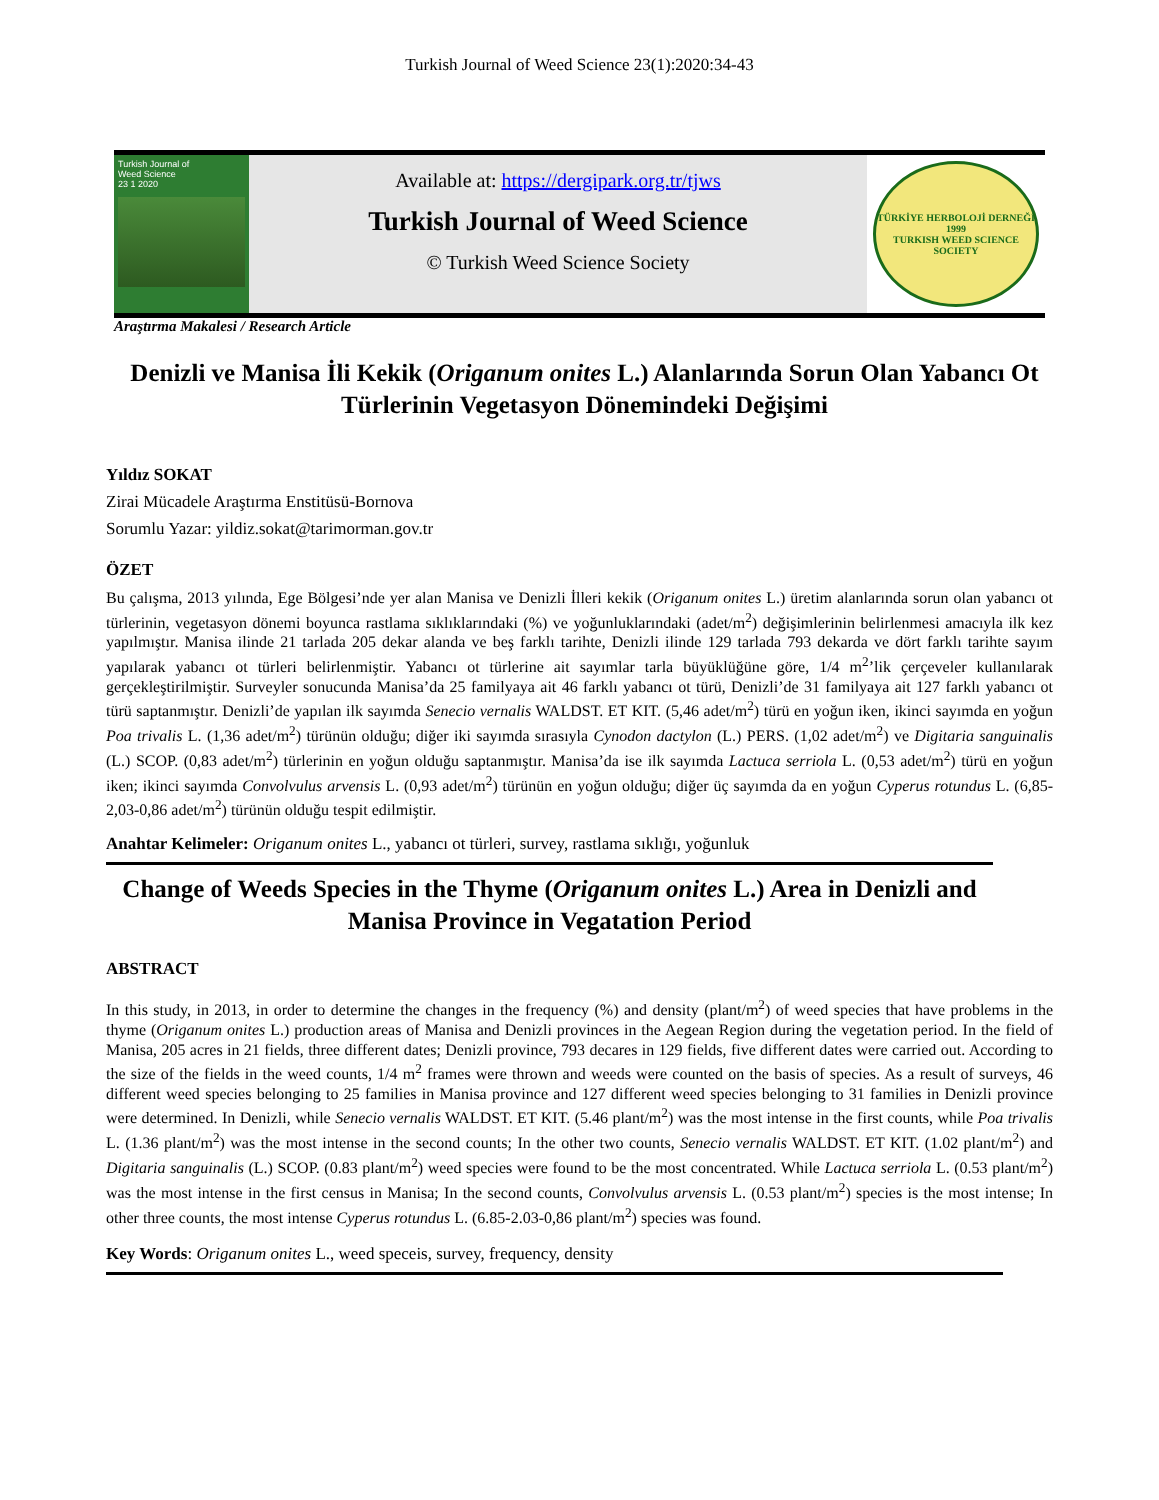Turkish Journal of Weed Science 23(1):2020:34-43
Turkish Journal of
Weed Science
23 1 2020
Available at: https://dergipark.org.tr/tjws
Turkish Journal of Weed Science
© Turkish Weed Science Society
TÜRKİYE HERBOLOJİ DERNEĞİ
1999
TURKISH WEED SCIENCE SOCIETY
Araştırma Makalesi / Research Article
Denizli ve Manisa İli Kekik (Origanum onites L.) Alanlarında Sorun Olan Yabancı Ot Türlerinin Vegetasyon Dönemindeki Değişimi
Yıldız SOKAT
Zirai Mücadele Araştırma Enstitüsü-Bornova
Sorumlu Yazar: yildiz.sokat@tarimorman.gov.tr
ÖZET
Bu çalışma, 2013 yılında, Ege Bölgesi’nde yer alan Manisa ve Denizli İlleri kekik (Origanum onites L.) üretim alanlarında sorun olan yabancı ot türlerinin, vegetasyon dönemi boyunca rastlama sıklıklarındaki (%) ve yoğunluklarındaki (adet/m<sup>2</sup>) değişimlerinin belirlenmesi amacıyla ilk kez yapılmıştır. Manisa ilinde 21 tarlada 205 dekar alanda ve beş farklı tarihte, Denizli ilinde 129 tarlada 793 dekarda ve dört farklı tarihte sayım yapılarak yabancı ot türleri belirlenmiştir. Yabancı ot türlerine ait sayımlar tarla büyüklüğüne göre, 1/4 m<sup>2</sup>’lik çerçeveler kullanılarak gerçekleştirilmiştir. Surveyler sonucunda Manisa’da 25 familyaya ait 46 farklı yabancı ot türü, Denizli’de 31 familyaya ait 127 farklı yabancı ot türü saptanmıştır. Denizli’de yapılan ilk sayımda Senecio vernalis WALDST. ET KIT. (5,46 adet/m<sup>2</sup>) türü en yoğun iken, ikinci sayımda en yoğun Poa trivalis L. (1,36 adet/m<sup>2</sup>) türünün olduğu; diğer iki sayımda sırasıyla Cynodon dactylon (L.) PERS. (1,02 adet/m<sup>2</sup>) ve Digitaria sanguinalis (L.) SCOP. (0,83 adet/m<sup>2</sup>) türlerinin en yoğun olduğu saptanmıştır. Manisa’da ise ilk sayımda Lactuca serriola L. (0,53 adet/m<sup>2</sup>) türü en yoğun iken; ikinci sayımda Convolvulus arvensis L. (0,93 adet/m<sup>2</sup>) türünün en yoğun olduğu; diğer üç sayımda da en yoğun Cyperus rotundus L. (6,85-2,03-0,86 adet/m<sup>2</sup>) türünün olduğu tespit edilmiştir.
Anahtar Kelimeler: Origanum onites L., yabancı ot türleri, survey, rastlama sıklığı, yoğunluk
Change of Weeds Species in the Thyme (Origanum onites L.) Area in Denizli and Manisa Province in Vegatation Period
ABSTRACT
In this study, in 2013, in order to determine the changes in the frequency (%) and density (plant/m<sup>2</sup>) of weed species that have problems in the thyme (Origanum onites L.) production areas of Manisa and Denizli provinces in the Aegean Region during the vegetation period. In the field of Manisa, 205 acres in 21 fields, three different dates; Denizli province, 793 decares in 129 fields, five different dates were carried out. According to the size of the fields in the weed counts, 1/4 m<sup>2</sup> frames were thrown and weeds were counted on the basis of species. As a result of surveys, 46 different weed species belonging to 25 families in Manisa province and 127 different weed species belonging to 31 families in Denizli province were determined. In Denizli, while Senecio vernalis WALDST. ET KIT. (5.46 plant/m<sup>2</sup>) was the most intense in the first counts, while Poa trivalis L. (1.36 plant/m<sup>2</sup>) was the most intense in the second counts; In the other two counts, Senecio vernalis WALDST. ET KIT. (1.02 plant/m<sup>2</sup>) and Digitaria sanguinalis (L.) SCOP. (0.83 plant/m<sup>2</sup>) weed species were found to be the most concentrated. While Lactuca serriola L. (0.53 plant/m<sup>2</sup>) was the most intense in the first census in Manisa; In the second counts, Convolvulus arvensis L. (0.53 plant/m<sup>2</sup>) species is the most intense; In other three counts, the most intense Cyperus rotundus L. (6.85-2.03-0,86 plant/m<sup>2</sup>) species was found.
Key Words: Origanum onites L., weed speceis, survey, frequency, density